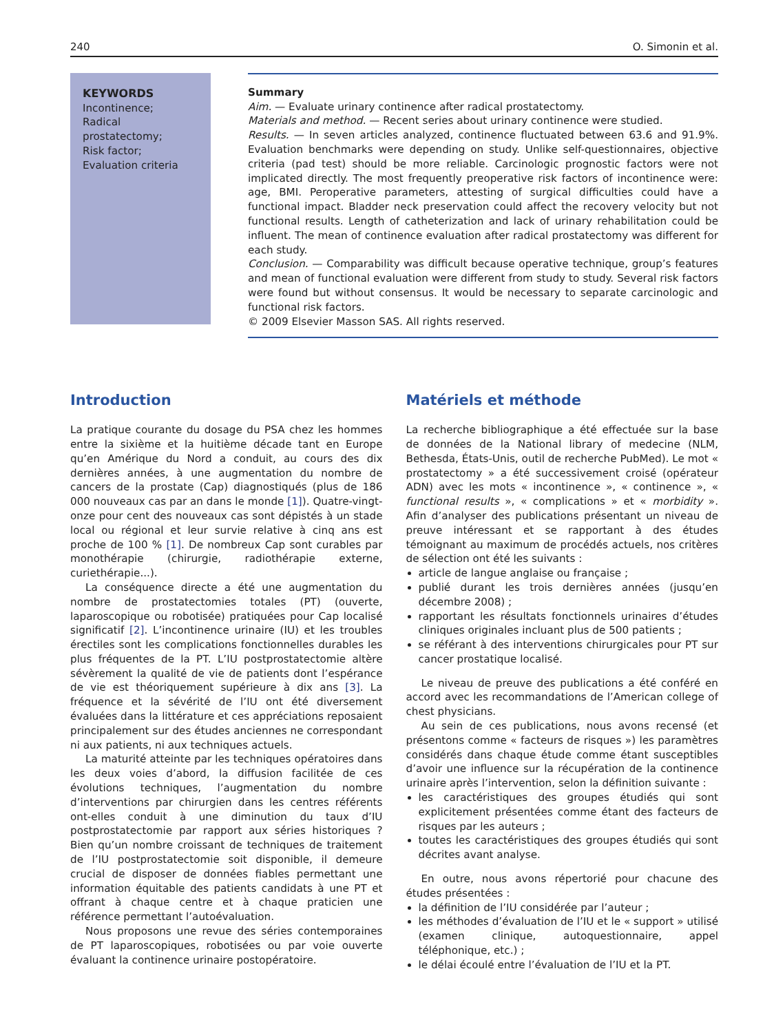240 O. Simonin et al.
KEYWORDS
Incontinence;
Radical
prostatectomy;
Risk factor;
Evaluation criteria
Summary
Aim. — Evaluate urinary continence after radical prostatectomy.
Materials and method. — Recent series about urinary continence were studied.
Results. — In seven articles analyzed, continence fluctuated between 63.6 and 91.9%. Evaluation benchmarks were depending on study. Unlike self-questionnaires, objective criteria (pad test) should be more reliable. Carcinologic prognostic factors were not implicated directly. The most frequently preoperative risk factors of incontinence were: age, BMI. Peroperative parameters, attesting of surgical difficulties could have a functional impact. Bladder neck preservation could affect the recovery velocity but not functional results. Length of catheterization and lack of urinary rehabilitation could be influent. The mean of continence evaluation after radical prostatectomy was different for each study.
Conclusion. — Comparability was difficult because operative technique, group’s features and mean of functional evaluation were different from study to study. Several risk factors were found but without consensus. It would be necessary to separate carcinologic and functional risk factors.
© 2009 Elsevier Masson SAS. All rights reserved.
Introduction
La pratique courante du dosage du PSA chez les hommes entre la sixième et la huitième décade tant en Europe qu’en Amérique du Nord a conduit, au cours des dix dernières années, à une augmentation du nombre de cancers de la prostate (Cap) diagnostiqués (plus de 186 000 nouveaux cas par an dans le monde [1]). Quatre-vingt-onze pour cent des nouveaux cas sont dépistés à un stade local ou régional et leur survie relative à cinq ans est proche de 100 % [1]. De nombreux Cap sont curables par monothérapie (chirurgie, radiothérapie externe, curiethérapie...).
La conséquence directe a été une augmentation du nombre de prostatectomies totales (PT) (ouverte, laparoscopique ou robotisée) pratiquées pour Cap localisé significatif [2]. L’incontinence urinaire (IU) et les troubles érectiles sont les complications fonctionnelles durables les plus fréquentes de la PT. L’IU postprostatectomie altère sévèrement la qualité de vie de patients dont l’espérance de vie est théoriquement supérieure à dix ans [3]. La fréquence et la sévérité de l’IU ont été diversement évaluées dans la littérature et ces appréciations reposaient principalement sur des études anciennes ne correspondant ni aux patients, ni aux techniques actuels.
La maturité atteinte par les techniques opératoires dans les deux voies d’abord, la diffusion facilitée de ces évolutions techniques, l’augmentation du nombre d’interventions par chirurgien dans les centres référents ont-elles conduit à une diminution du taux d’IU postprostatectomie par rapport aux séries historiques ? Bien qu’un nombre croissant de techniques de traitement de l’IU postprostatectomie soit disponible, il demeure crucial de disposer de données fiables permettant une information équitable des patients candidats à une PT et offrant à chaque centre et à chaque praticien une référence permettant l’autoévaluation.
Nous proposons une revue des séries contemporaines de PT laparoscopiques, robotisées ou par voie ouverte évaluant la continence urinaire postopératoire.
Matériels et méthode
La recherche bibliographique a été effectuée sur la base de données de la National library of medecine (NLM, Bethesda, États-Unis, outil de recherche PubMed). Le mot « prostatectomy » a été successivement croisé (opérateur ADN) avec les mots « incontinence », « continence », « functional results », « complications » et « morbidity ». Afin d’analyser des publications présentant un niveau de preuve intéressant et se rapportant à des études témoignant au maximum de procédés actuels, nos critères de sélection ont été les suivants :
article de langue anglaise ou française ;
publié durant les trois dernières années (jusqu’en décembre 2008) ;
rapportant les résultats fonctionnels urinaires d’études cliniques originales incluant plus de 500 patients ;
se référant à des interventions chirurgicales pour PT sur cancer prostatique localisé.
Le niveau de preuve des publications a été conféré en accord avec les recommandations de l’American college of chest physicians.
Au sein de ces publications, nous avons recensé (et présentons comme « facteurs de risques ») les paramètres considérés dans chaque étude comme étant susceptibles d’avoir une influence sur la récupération de la continence urinaire après l’intervention, selon la définition suivante :
les caractéristiques des groupes étudiés qui sont explicitement présentées comme étant des facteurs de risques par les auteurs ;
toutes les caractéristiques des groupes étudiés qui sont décrites avant analyse.
En outre, nous avons répertorié pour chacune des études présentées :
la définition de l’IU considérée par l’auteur ;
les méthodes d’évaluation de l’IU et le « support » utilisé (examen clinique, autoquestionnaire, appel téléphonique, etc.) ;
le délai écoulé entre l’évaluation de l’IU et la PT.